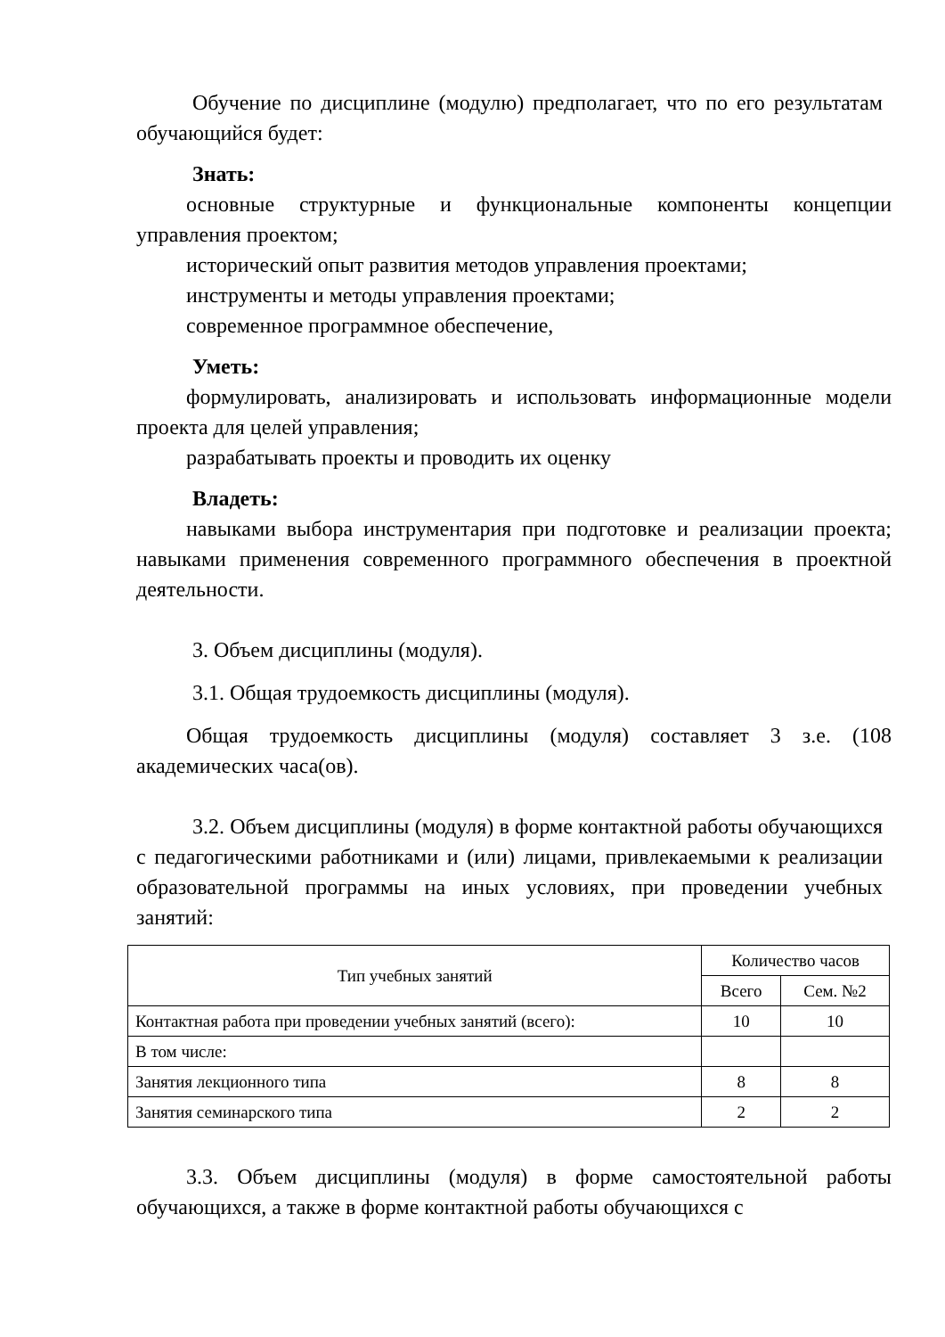Обучение по дисциплине (модулю) предполагает, что по его результатам обучающийся будет:
Знать:
основные структурные и функциональные компоненты концепции управления проектом;
исторический опыт развития методов управления проектами;
инструменты и методы управления проектами;
современное программное обеспечение,
Уметь:
формулировать, анализировать и использовать информационные модели проекта для целей управления;
разрабатывать проекты и проводить их оценку
Владеть:
навыками выбора инструментария при подготовке и реализации проекта; навыками применения современного программного обеспечения в проектной деятельности.
3. Объем дисциплины (модуля).
3.1. Общая трудоемкость дисциплины (модуля).
Общая трудоемкость дисциплины (модуля) составляет 3 з.е. (108 академических часа(ов).
3.2. Объем дисциплины (модуля) в форме контактной работы обучающихся с педагогическими работниками и (или) лицами, привлекаемыми к реализации образовательной программы на иных условиях, при проведении учебных занятий:
| Тип учебных занятий | Количество часов | |
| --- | --- | --- |
| | Всего | Сем. №2 |
| Контактная работа при проведении учебных занятий (всего): | 10 | 10 |
| В том числе: | | |
| Занятия лекционного типа | 8 | 8 |
| Занятия семинарского типа | 2 | 2 |
3.3. Объем дисциплины (модуля) в форме самостоятельной работы обучающихся, а также в форме контактной работы обучающихся с